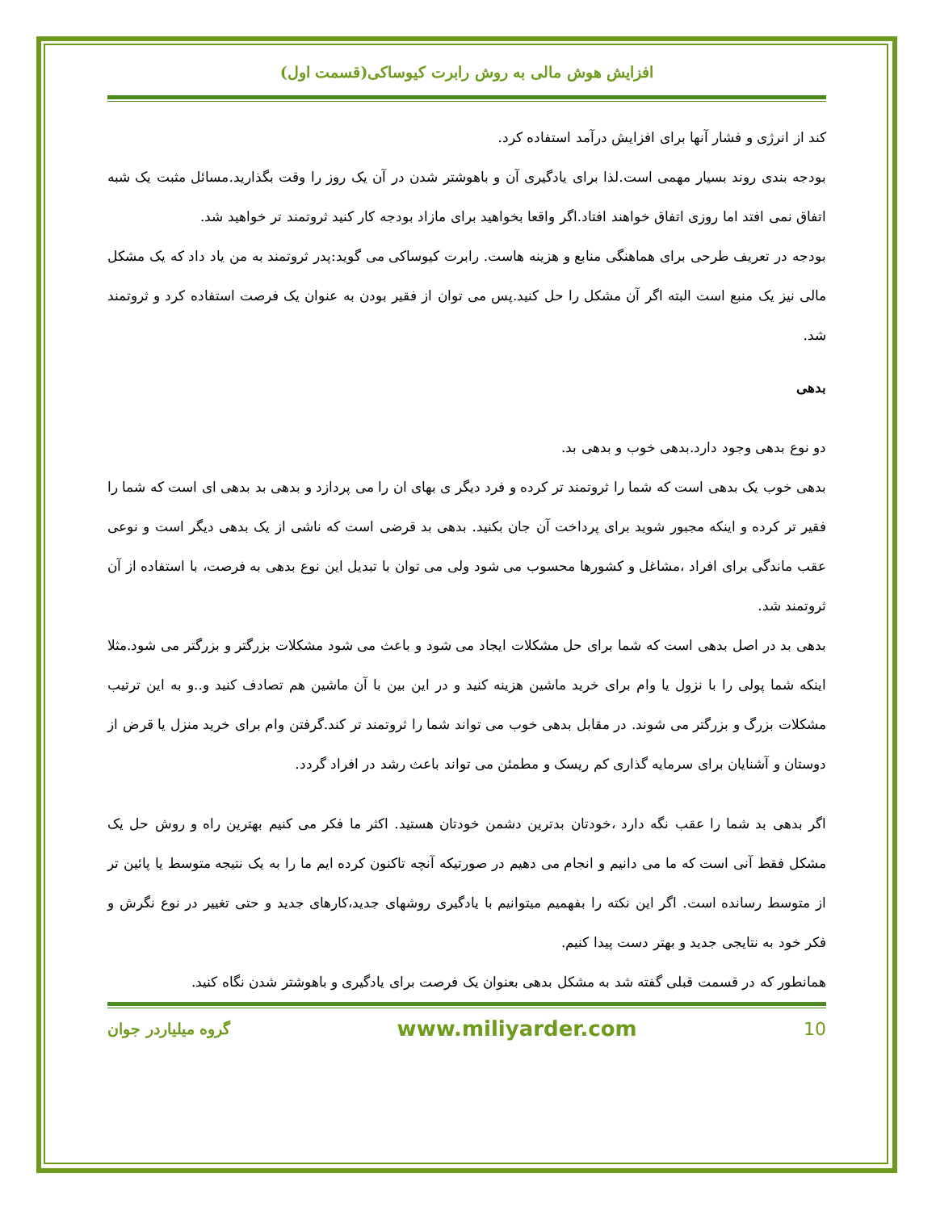افزایش هوش مالی به روش رابرت کیوساکی(قسمت اول)
کند از انرژی و فشار آنها برای افزایش درآمد استفاده کرد.
بودجه بندی روند بسیار مهمی است.لذا برای یادگیری آن و باهوشتر شدن در آن یک روز را وقت بگذارید.مسائل مثبت یک شبه اتفاق نمی افتد اما روزی اتفاق خواهند افتاد.اگر واقعا بخواهید برای مازاد بودجه کار کنید ثروتمند تر خواهید شد.
بودجه در تعریف طرحی برای هماهنگی منابع و هزینه هاست. رابرت کیوساکی می گوید:پدر ثروتمند به من یاد داد که یک مشکل مالی نیز یک منبع است البته اگر آن مشکل را حل کنید.پس می توان از فقیر بودن به عنوان یک فرصت استفاده کرد و ثروتمند شد.
بدهی
دو نوع بدهی وجود دارد.بدهی خوب و بدهی بد.
بدهی خوب یک بدهی است که شما را ثروتمند تر کرده و فرد دیگر ی بهای ان را می پردازد و بدهی بد بدهی ای است که شما را فقیر تر کرده و اینکه مجبور شوید برای پرداخت آن جان بکنید. بدهی بد قرضی است که ناشی از یک بدهی دیگر است و نوعی عقب ماندگی برای افراد ،مشاغل و کشورها محسوب می شود ولی می توان با تبدیل این نوع بدهی به فرصت، با استفاده از آن ثروتمند شد.
بدهی بد در اصل بدهی است که شما برای حل مشکلات ایجاد می شود و باعث می شود مشکلات بزرگتر و بزرگتر می شود.مثلا اینکه شما پولی را با نزول یا وام برای خرید ماشین هزینه کنید و در این بین با آن ماشین هم تصادف کنید و..و به این ترتیب مشکلات بزرگ و بزرگتر می شوند. در مقابل بدهی خوب می تواند شما را ثروتمند تر کند.گرفتن وام برای خرید منزل یا قرض از دوستان و آشنایان برای سرمایه گذاری کم ریسک و مطمئن می تواند باعث رشد در افراد گردد.
اگر بدهی بد شما را عقب نگه دارد ،خودتان بدترین دشمن خودتان هستید. اکثر ما فکر می کنیم بهترین راه و روش حل یک مشکل فقط آنی است که ما می دانیم و انجام می دهیم در صورتیکه آنچه تاکنون کرده ایم ما را به یک نتیجه متوسط یا پائین تر از متوسط رسانده است. اگر این نکته را بفهمیم میتوانیم با یادگیری روشهای جدید،کارهای جدید و حتی تغییر در نوع نگرش و فکر خود به نتایجی جدید و بهتر دست پیدا کنیم.
همانطور که در قسمت قبلی گفته شد به مشکل بدهی بعنوان یک فرصت برای یادگیری و باهوشتر شدن نگاه کنید.
10 www.miliyarder.com گروه میلیاردر جوان